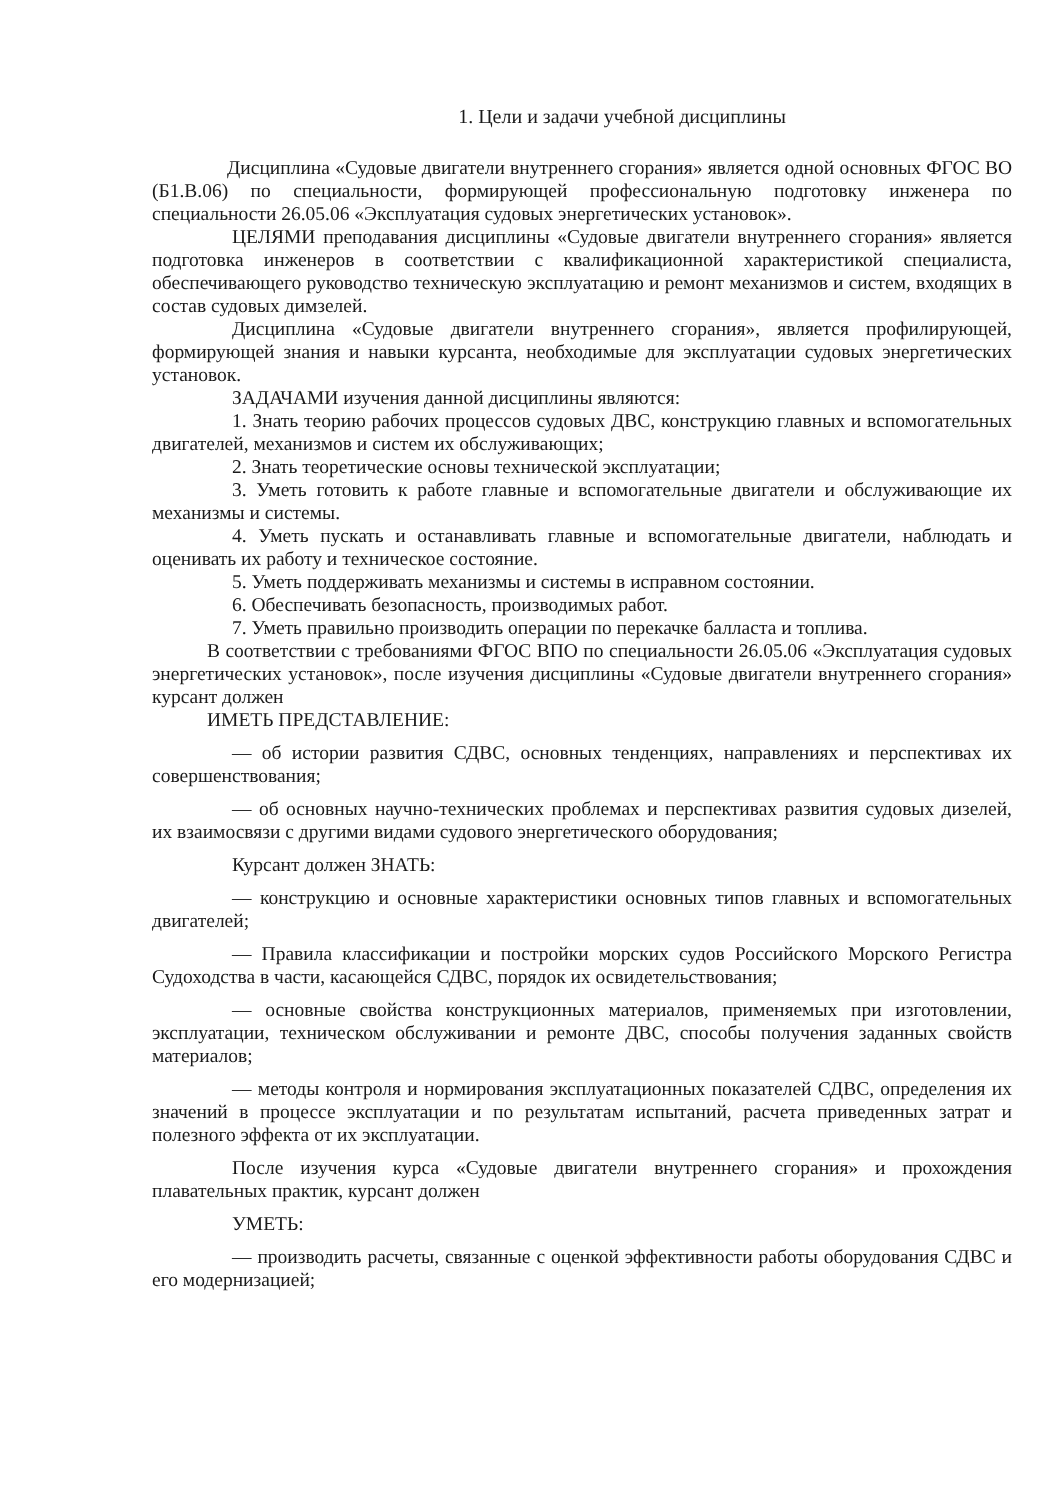1. Цели и задачи учебной дисциплины
Дисциплина «Судовые двигатели внутреннего сгорания» является одной основных ФГОС ВО (Б1.В.06) по специальности, формирующей профессиональную подготовку инженера по специальности 26.05.06 «Эксплуатация судовых энергетических установок».
ЦЕЛЯМИ преподавания дисциплины «Судовые двигатели внутреннего сгорания» является подготовка инженеров в соответствии с квалификационной характеристикой специалиста, обеспечивающего руководство техническую эксплуатацию и ремонт механизмов и систем, входящих в состав судовых димзелей.
Дисциплина «Судовые двигатели внутреннего сгорания», является профилирующей, формирующей знания и навыки курсанта, необходимые для эксплуатации судовых энергетических установок.
ЗАДАЧАМИ изучения данной дисциплины являются:
1. Знать теорию рабочих процессов судовых ДВС, конструкцию главных и вспомогательных двигателей, механизмов и систем их обслуживающих;
2. Знать теоретические основы технической эксплуатации;
3. Уметь готовить к работе главные и вспомогательные двигатели и обслуживающие их механизмы и системы.
4. Уметь пускать и останавливать главные и вспомогательные двигатели, наблюдать и оценивать их работу и техническое состояние.
5. Уметь поддерживать механизмы и системы в исправном состоянии.
6. Обеспечивать безопасность, производимых работ.
7. Уметь правильно производить операции по перекачке балласта и топлива.
В соответствии с требованиями ФГОС ВПО по специальности 26.05.06 «Эксплуатация судовых энергетических установок», после изучения дисциплины «Судовые двигатели внутреннего сгорания» курсант должен
ИМЕТЬ ПРЕДСТАВЛЕНИЕ:
— об истории развития СДВС, основных тенденциях, направлениях и перспективах их совершенствования;
— об основных научно-технических проблемах и перспективах развития судовых дизелей, их взаимосвязи с другими видами судового энергетического оборудования;
Курсант должен ЗНАТЬ:
— конструкцию и основные характеристики основных типов главных и вспомогательных двигателей;
— Правила классификации и постройки морских судов Российского Морского Регистра Судоходства в части, касающейся СДВС, порядок их освидетельствования;
— основные свойства конструкционных материалов, применяемых при изготовлении, эксплуатации, техническом обслуживании и ремонте ДВС, способы получения заданных свойств материалов;
— методы контроля и нормирования эксплуатационных показателей СДВС, определения их значений в процессе эксплуатации и по результатам испытаний, расчета приведенных затрат и полезного эффекта от их эксплуатации.
После изучения курса «Судовые двигатели внутреннего сгорания» и прохождения плавательных практик, курсант должен
УМЕТЬ:
— производить расчеты, связанные с оценкой эффективности работы оборудования СДВС и его модернизацией;